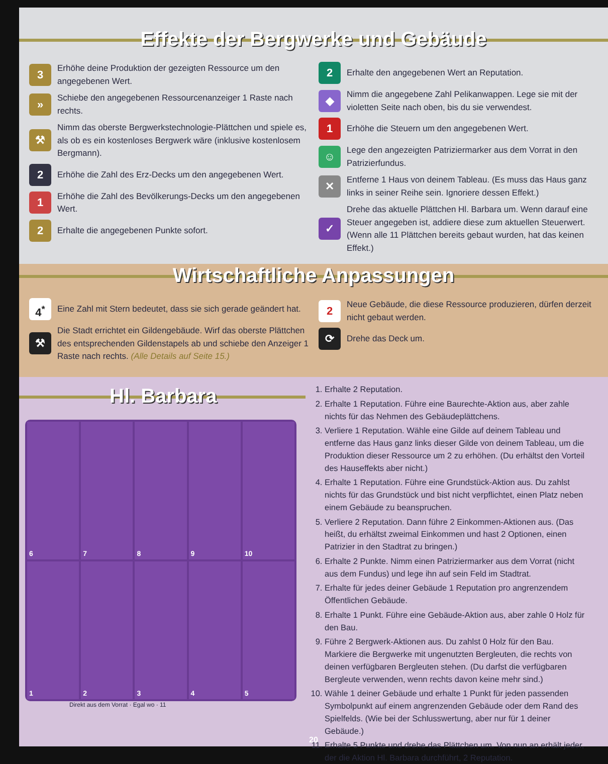Effekte der Bergwerke und Gebäude
3 Erhöhe deine Produktion der gezeigten Ressource um den angegebenen Wert.
» Schiebe den angegebenen Ressourcenanzeiger 1 Raste nach rechts.
⚒ Nimm das oberste Bergwerkstechnologie-Plättchen und spiele es, als ob es ein kostenloses Bergwerk wäre (inklusive kostenlosem Bergmann).
2 Erhöhe die Zahl des Erz-Decks um den angegebenen Wert.
1 Erhöhe die Zahl des Bevölkerungs-Decks um den angegebenen Wert.
2 Erhalte die angegebenen Punkte sofort.
2 Erhalte den angegebenen Wert an Reputation.
◆ Nimm die angegebene Zahl Pelikanwappen. Lege sie mit der violetten Seite nach oben, bis du sie verwendest.
1 Erhöhe die Steuern um den angegebenen Wert.
☺ Lege den angezeigten Patriziermarker aus dem Vorrat in den Patrizierfundus.
✕ Entferne 1 Haus von deinem Tableau. (Es muss das Haus ganz links in seiner Reihe sein. Ignoriere dessen Effekt.)
✓ Drehe das aktuelle Plättchen Hl. Barbara um. Wenn darauf eine Steuer angegeben ist, addiere diese zum aktuellen Steuerwert. (Wenn alle 11 Plättchen bereits gebaut wurden, hat das keinen Effekt.)
Wirtschaftliche Anpassungen
4<sup>*</sup> Eine Zahl mit Stern bedeutet, dass sie sich gerade geändert hat.
⚒ Die Stadt errichtet ein Gildengebäude. Wirf das oberste Plättchen des entsprechenden Gildenstapels ab und schiebe den Anzeiger 1 Raste nach rechts. (Alle Details auf Seite 15.)
2 Neue Gebäude, die diese Ressource produzieren, dürfen derzeit nicht gebaut werden.
⟳ Drehe das Deck um.
Hl. Barbara
6
7
8
9
10
1
2
3
4
5
Direkt aus dem Vorrat · Egal wo · 11
1. Erhalte 2 Reputation.
2. Erhalte 1 Reputation. Führe eine Baurechte-Aktion aus, aber zahle nichts für das Nehmen des Gebäudeplättchens.
3. Verliere 1 Reputation. Wähle eine Gilde auf deinem Tableau und entferne das Haus ganz links dieser Gilde von deinem Tableau, um die Produktion dieser Ressource um 2 zu erhöhen. (Du erhältst den Vorteil des Hauseffekts aber nicht.)
4. Erhalte 1 Reputation. Führe eine Grundstück-Aktion aus. Du zahlst nichts für das Grundstück und bist nicht verpflichtet, einen Platz neben einem Gebäude zu beanspruchen.
5. Verliere 2 Reputation. Dann führe 2 Einkommen-Aktionen aus. (Das heißt, du erhältst zweimal Einkommen und hast 2 Optionen, einen Patrizier in den Stadtrat zu bringen.)
6. Erhalte 2 Punkte. Nimm einen Patriziermarker aus dem Vorrat (nicht aus dem Fundus) und lege ihn auf sein Feld im Stadtrat.
7. Erhalte für jedes deiner Gebäude 1 Reputation pro angrenzendem Öffentlichen Gebäude.
8. Erhalte 1 Punkt. Führe eine Gebäude-Aktion aus, aber zahle 0 Holz für den Bau.
9. Führe 2 Bergwerk-Aktionen aus. Du zahlst 0 Holz für den Bau. Markiere die Bergwerke mit ungenutzten Bergleuten, die rechts von deinen verfügbaren Bergleuten stehen. (Du darfst die verfügbaren Bergleute verwenden, wenn rechts davon keine mehr sind.)
10. Wähle 1 deiner Gebäude und erhalte 1 Punkt für jeden passenden Symbolpunkt auf einem angrenzenden Gebäude oder dem Rand des Spielfelds. (Wie bei der Schlusswertung, aber nur für 1 deiner Gebäude.)
11. Erhalte 5 Punkte und drehe das Plättchen um. Von nun an erhält jeder, der die Aktion Hl. Barbara durchführt, 2 Reputation.
20